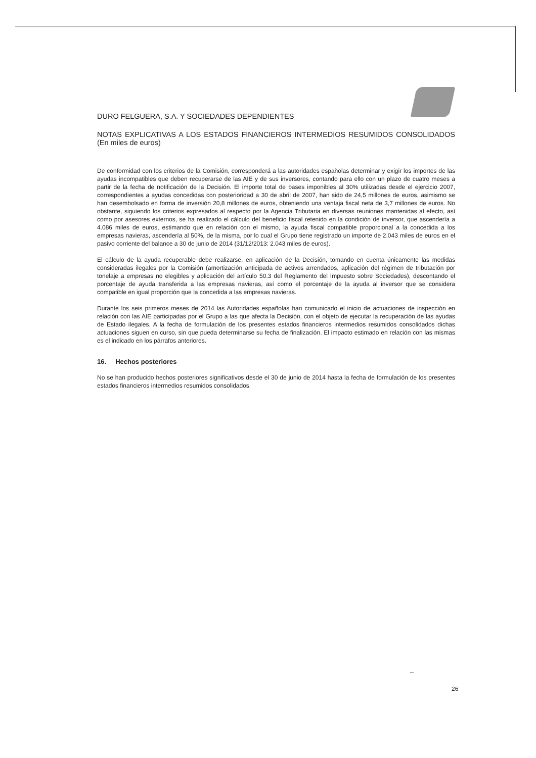DURO FELGUERA, S.A. Y SOCIEDADES DEPENDIENTES
NOTAS EXPLICATIVAS A LOS ESTADOS FINANCIEROS INTERMEDIOS RESUMIDOS CONSOLIDADOS (En miles de euros)
De conformidad con los criterios de la Comisión, corresponderá a las autoridades españolas determinar y exigir los importes de las ayudas incompatibles que deben recuperarse de las AIE y de sus inversores, contando para ello con un plazo de cuatro meses a partir de la fecha de notificación de la Decisión. El importe total de bases imponibles al 30% utilizadas desde el ejercicio 2007, correspondientes a ayudas concedidas con posterioridad a 30 de abril de 2007, han sido de 24,5 millones de euros, asimismo se han desembolsado en forma de inversión 20,8 millones de euros, obteniendo una ventaja fiscal neta de 3,7 millones de euros. No obstante, siguiendo los criterios expresados al respecto por la Agencia Tributaria en diversas reuniones mantenidas al efecto, así como por asesores externos, se ha realizado el cálculo del beneficio fiscal retenido en la condición de inversor, que ascendería a 4.086 miles de euros, estimando que en relación con el mismo, la ayuda fiscal compatible proporcional a la concedida a los empresas navieras, ascendería al 50%, de la misma, por lo cual el Grupo tiene registrado un importe de 2.043 miles de euros en el pasivo corriente del balance a 30 de junio de 2014 (31/12/2013: 2.043 miles de euros).
El cálculo de la ayuda recuperable debe realizarse, en aplicación de la Decisión, tomando en cuenta únicamente las medidas consideradas ilegales por la Comisión (amortización anticipada de activos arrendados, aplicación del régimen de tributación por tonelaje a empresas no elegibles y aplicación del artículo 50.3 del Reglamento del Impuesto sobre Sociedades), descontando el porcentaje de ayuda transferida a las empresas navieras, así como el porcentaje de la ayuda al inversor que se considera compatible en igual proporción que la concedida a las empresas navieras.
Durante los seis primeros meses de 2014 las Autoridades españolas han comunicado el inicio de actuaciones de inspección en relación con las AIE participadas por el Grupo a las que afecta la Decisión, con el objeto de ejecutar la recuperación de las ayudas de Estado ilegales. A la fecha de formulación de los presentes estados financieros intermedios resumidos consolidados dichas actuaciones siguen en curso, sin que pueda determinarse su fecha de finalización. El impacto estimado en relación con las mismas es el indicado en los párrafos anteriores.
16. Hechos posteriores
No se han producido hechos posteriores significativos desde el 30 de junio de 2014 hasta la fecha de formulación de los presentes estados financieros intermedios resumidos consolidados.
~
26